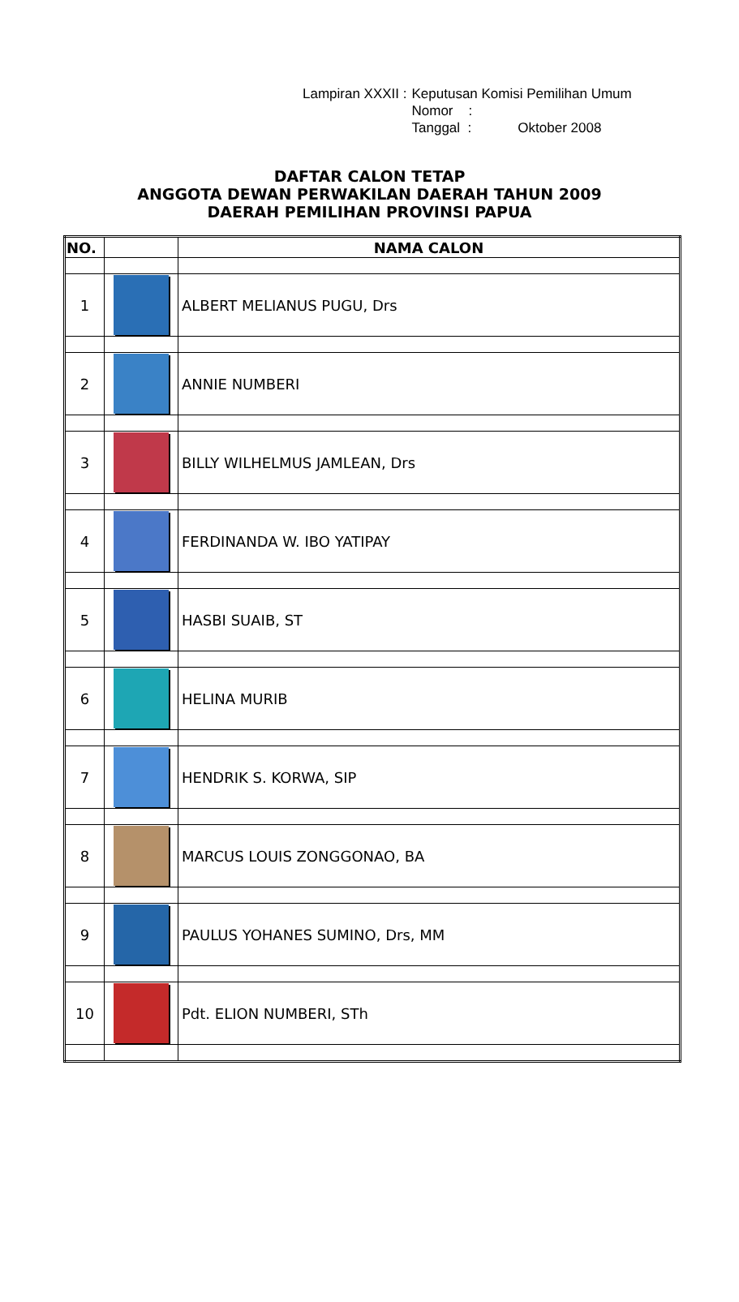| Lampiran XXXII : | Keputusan Komisi Pemilihan Umum | |
| | Nomor : | |
| | Tanggal : | Oktober 2008 |
DAFTAR CALON TETAP
ANGGOTA DEWAN PERWAKILAN DAERAH TAHUN 2009
DAERAH PEMILIHAN PROVINSI PAPUA
| NO. | | NAMA CALON |
| --- | --- | --- |
| 1 | | ALBERT MELIANUS PUGU, Drs |
| 2 | | ANNIE NUMBERI |
| 3 | | BILLY WILHELMUS JAMLEAN, Drs |
| 4 | | FERDINANDA W. IBO YATIPAY |
| 5 | | HASBI SUAIB, ST |
| 6 | | HELINA MURIB |
| 7 | | HENDRIK S. KORWA, SIP |
| 8 | | MARCUS LOUIS ZONGGONAO, BA |
| 9 | | PAULUS YOHANES SUMINO, Drs, MM |
| 10 | | Pdt. ELION NUMBERI, STh |